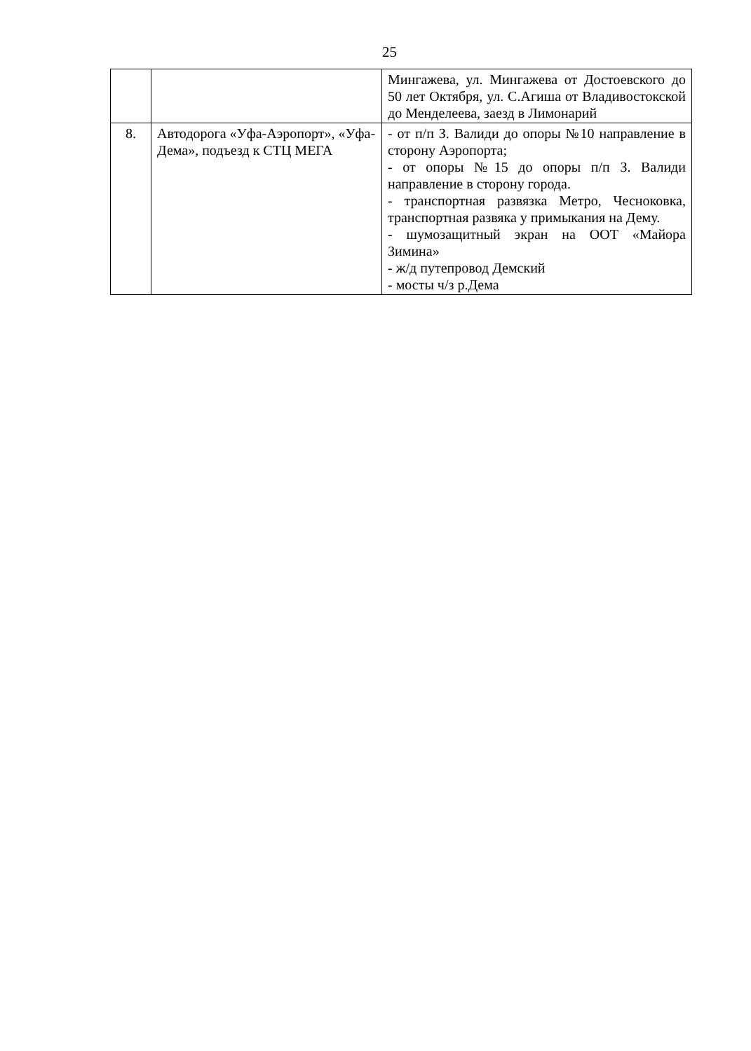25
| | | Мингажева, ул. Мингажева от Достоевского до 50 лет Октября, ул. С.Агиша от Владивостокской до Менделеева, заезд в Лимонарий |
| 8. | Автодорога «Уфа-Аэропорт», «Уфа-Дема», подъезд к СТЦ МЕГА | - от п/п З. Валиди до опоры №10 направление в сторону Аэропорта; - от опоры №15 до опоры п/п З. Валиди направление в сторону города. - транспортная развязка Метро, Чесноковка, транспортная развяка у примыкания на Дему. - шумозащитный экран на ООТ «Майора Зимина» - ж/д путепровод Демский - мосты ч/з р.Дема |